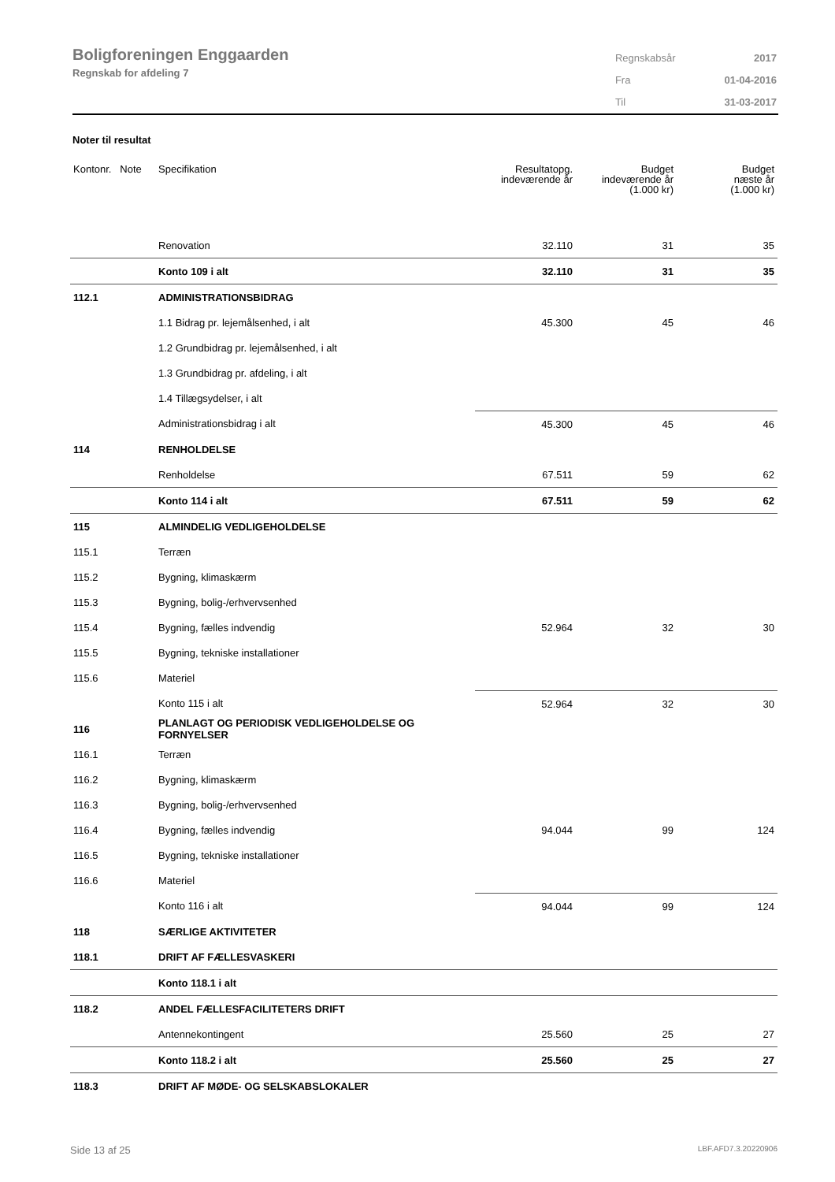Boligforeningen Enggaarden
Regnskab for afdeling 7
| Regnskabsår | 2017 |
| Fra | 01-04-2016 |
| Til | 31-03-2017 |
Noter til resultat
| Kontonr. Note | Specifikation | Resultatopg. indeværende år | Budget indeværende år (1.000 kr) | Budget næste år (1.000 kr) |
| --- | --- | --- | --- | --- |
| | Renovation | 32.110 | 31 | 35 |
| | Konto 109 i alt | 32.110 | 31 | 35 |
| 112.1 | ADMINISTRATIONSBIDRAG | | | |
| | 1.1 Bidrag pr. lejemålsenhed, i alt | 45.300 | 45 | 46 |
| | 1.2 Grundbidrag pr. lejemålsenhed, i alt | | | |
| | 1.3 Grundbidrag pr. afdeling, i alt | | | |
| | 1.4 Tillægsydelser, i alt | | | |
| | Administrationsbidrag i alt | 45.300 | 45 | 46 |
| 114 | RENHOLDELSE | | | |
| | Renholdelse | 67.511 | 59 | 62 |
| | Konto 114 i alt | 67.511 | 59 | 62 |
| 115 | ALMINDELIG VEDLIGEHOLDELSE | | | |
| 115.1 | Terræn | | | |
| 115.2 | Bygning, klimaskærm | | | |
| 115.3 | Bygning, bolig-/erhvervsenhed | | | |
| 115.4 | Bygning, fælles indvendig | 52.964 | 32 | 30 |
| 115.5 | Bygning, tekniske installationer | | | |
| 115.6 | Materiel | | | |
| | Konto 115 i alt | 52.964 | 32 | 30 |
| 116 | PLANLAGT OG PERIODISK VEDLIGEHOLDELSE OG FORNYELSER | | | |
| 116.1 | Terræn | | | |
| 116.2 | Bygning, klimaskærm | | | |
| 116.3 | Bygning, bolig-/erhvervsenhed | | | |
| 116.4 | Bygning, fælles indvendig | 94.044 | 99 | 124 |
| 116.5 | Bygning, tekniske installationer | | | |
| 116.6 | Materiel | | | |
| | Konto 116 i alt | 94.044 | 99 | 124 |
| 118 | SÆRLIGE AKTIVITETER | | | |
| 118.1 | DRIFT AF FÆLLESVASKERI | | | |
| | Konto 118.1 i alt | | | |
| 118.2 | ANDEL FÆLLESFACILITETERS DRIFT | | | |
| | Antennekontingent | 25.560 | 25 | 27 |
| | Konto 118.2 i alt | 25.560 | 25 | 27 |
| 118.3 | DRIFT AF MØDE- OG SELSKABSLOKALER | | | |
Side 13 af 25 LBF.AFD7.3.20220906